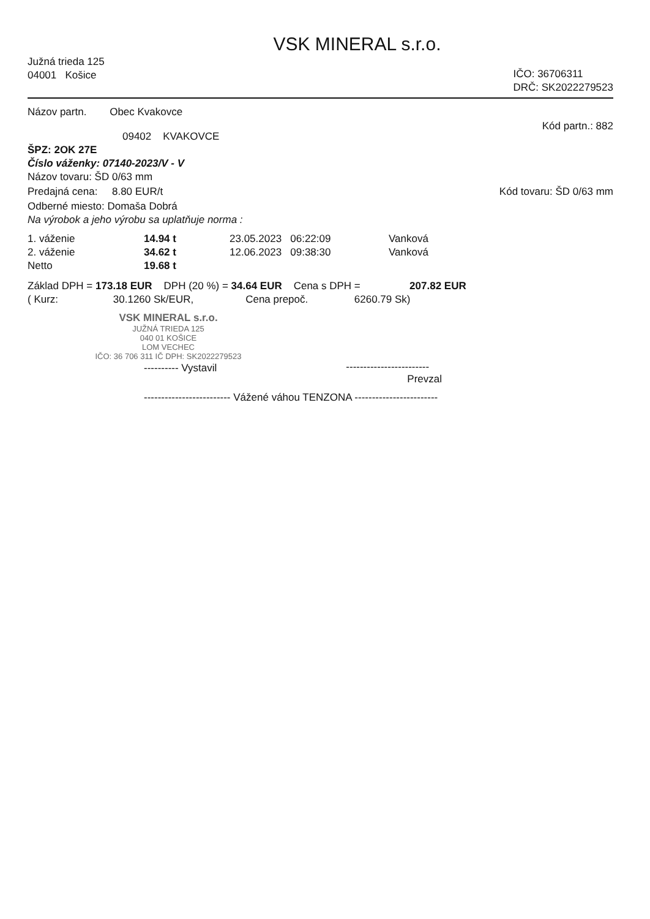VSK MINERAL s.r.o.
Južná trieda 125
04001 Košice
IČO: 36706311
DRČ: SK2022279523
Názov partn. Obec Kvakovce
09402 KVAKOVCE
Kód partn.: 882
ŠPZ: 2OK 27E
Číslo váženky: 07140-2023/V - V
Názov tovaru: ŠD 0/63 mm
Predajná cena: 8.80 EUR/t Kód tovaru: ŠD 0/63 mm
Odberné miesto: Domaša Dobrá
Na výrobok a jeho výrobu sa uplatňuje norma :
| 1. váženie | 14.94 t | 23.05.2023 06:22:09 | Vanková |
| 2. váženie | 34.62 t | 12.06.2023 09:38:30 | Vanková |
| Netto | 19.68 t | | |
Základ DPH = 173.18 EUR DPH (20 %) = 34.64 EUR Cena s DPH = 207.82 EUR
( Kurz: 30.1260 Sk/EUR, Cena prepoč. 6260.79 Sk)
VSK MINERAL s.r.o.
JUŽNÁ TRIEDA 125
040 01 KOŠICE
LOM VECHEC
IČO: 36 706 311 IČ DPH: SK2022279523
---------- Vystavil
------------------------
Prevzal
------------------------- Vážené váhou TENZONA ------------------------